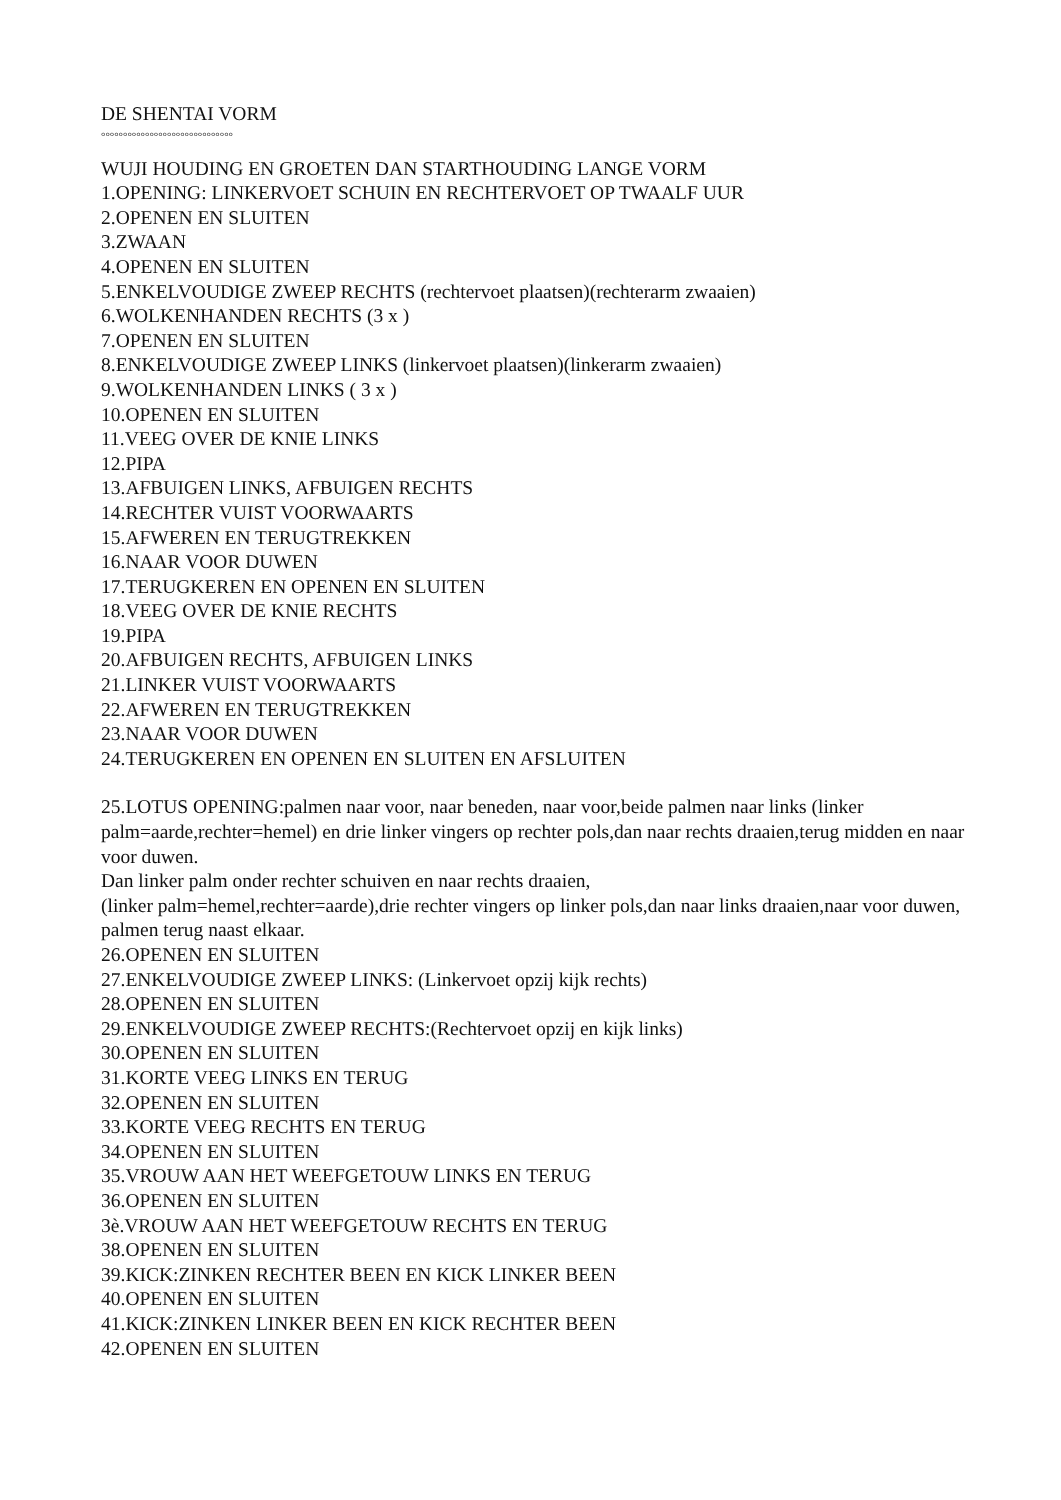DE SHENTAI VORM
°°°°°°°°°°°°°°°°°°°°°°°°°°°°°°
WUJI HOUDING EN GROETEN DAN STARTHOUDING LANGE VORM
1.OPENING: LINKERVOET SCHUIN EN RECHTERVOET OP TWAALF UUR
2.OPENEN EN SLUITEN
3.ZWAAN
4.OPENEN EN SLUITEN
5.ENKELVOUDIGE ZWEEP RECHTS (rechtervoet plaatsen)(rechterarm zwaaien)
6.WOLKENHANDEN RECHTS (3 x )
7.OPENEN EN SLUITEN
8.ENKELVOUDIGE ZWEEP LINKS (linkervoet plaatsen)(linkerarm zwaaien)
9.WOLKENHANDEN LINKS ( 3 x )
10.OPENEN EN SLUITEN
11.VEEG OVER DE KNIE LINKS
12.PIPA
13.AFBUIGEN LINKS, AFBUIGEN RECHTS
14.RECHTER VUIST VOORWAARTS
15.AFWEREN EN TERUGTREKKEN
16.NAAR VOOR DUWEN
17.TERUGKEREN EN OPENEN EN SLUITEN
18.VEEG OVER DE KNIE RECHTS
19.PIPA
20.AFBUIGEN RECHTS, AFBUIGEN LINKS
21.LINKER VUIST VOORWAARTS
22.AFWEREN EN TERUGTREKKEN
23.NAAR VOOR DUWEN
24.TERUGKEREN EN OPENEN EN SLUITEN EN AFSLUITEN
25.LOTUS OPENING:palmen naar voor, naar beneden, naar voor,beide palmen naar links (linker palm=aarde,rechter=hemel) en drie linker vingers op rechter pols,dan naar rechts draaien,terug midden en naar voor duwen.
Dan linker palm onder rechter schuiven en naar rechts draaien,
(linker palm=hemel,rechter=aarde),drie rechter vingers op linker pols,dan naar links draaien,naar voor duwen, palmen terug naast elkaar.
26.OPENEN EN SLUITEN
27.ENKELVOUDIGE ZWEEP LINKS: (Linkervoet opzij kijk rechts)
28.OPENEN EN SLUITEN
29.ENKELVOUDIGE ZWEEP RECHTS:(Rechtervoet opzij en kijk links)
30.OPENEN EN SLUITEN
31.KORTE VEEG LINKS EN TERUG
32.OPENEN EN SLUITEN
33.KORTE VEEG RECHTS EN TERUG
34.OPENEN EN SLUITEN
35.VROUW AAN HET WEEFGETOUW LINKS EN TERUG
36.OPENEN EN SLUITEN
3è.VROUW AAN HET WEEFGETOUW RECHTS EN TERUG
38.OPENEN EN SLUITEN
39.KICK:ZINKEN RECHTER BEEN EN KICK LINKER BEEN
40.OPENEN EN SLUITEN
41.KICK:ZINKEN LINKER BEEN EN KICK RECHTER BEEN
42.OPENEN EN SLUITEN